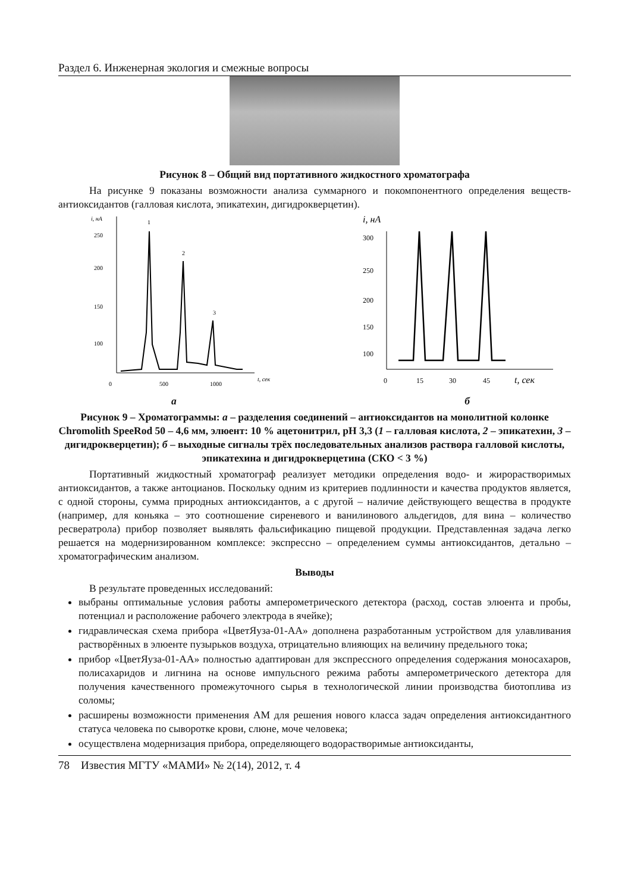Раздел 6. Инженерная экология и смежные вопросы
Рисунок 8 – Общий вид портативного жидкостного хроматографа
На рисунке 9 показаны возможности анализа суммарного и покомпонентного определения веществ-антиоксидантов (галловая кислота, эпикатехин, дигидрокверцетин).
i, нА
250
200
150
100
1
2
3
0
500
1000
t, сек
i, нА
300
250
200
150
100
0
15
30
45
t, сек
а б
Рисунок 9 – Хроматограммы: а – разделения соединений – антиоксидантов на монолитной колонке Chromolith SpeeRod 50 – 4,6 мм, элюент: 10 % ацетонитрил, pH 3,3 (1 – галловая кислота, 2 – эпикатехин, 3 – дигидрокверцетин); б – выходные сигналы трёх последовательных анализов раствора галловой кислоты, эпикатехина и дигидрокверцетина (СКО < 3 %)
Портативный жидкостный хроматограф реализует методики определения водо- и жирорастворимых антиоксидантов, а также антоцианов. Поскольку одним из критериев подлинности и качества продуктов является, с одной стороны, сумма природных антиоксидантов, а с другой – наличие действующего вещества в продукте (например, для коньяка – это соотношение сиреневого и ванилинового альдегидов, для вина – количество ресвератрола) прибор позволяет выявлять фальсификацию пищевой продукции. Представленная задача легко решается на модернизированном комплексе: экспрессно – определением суммы антиоксидантов, детально – хроматографическим анализом.
Выводы
В результате проведенных исследований:
выбраны оптимальные условия работы амперометрического детектора (расход, состав элюента и пробы, потенциал и расположение рабочего электрода в ячейке);
гидравлическая схема прибора «ЦветЯуза-01-АА» дополнена разработанным устройством для улавливания растворённых в элюенте пузырьков воздуха, отрицательно влияющих на величину предельного тока;
прибор «ЦветЯуза-01-АА» полностью адаптирован для экспрессного определения содержания моносахаров, полисахаридов и лигнина на основе импульсного режима работы амперометрического детектора для получения качественного промежуточного сырья в технологической линии производства биотоплива из соломы;
расширены возможности применения АМ для решения нового класса задач определения антиоксидантного статуса человека по сыворотке крови, слюне, моче человека;
осуществлена модернизация прибора, определяющего водорастворимые антиоксиданты,
78 Известия МГТУ «МАМИ» № 2(14), 2012, т. 4